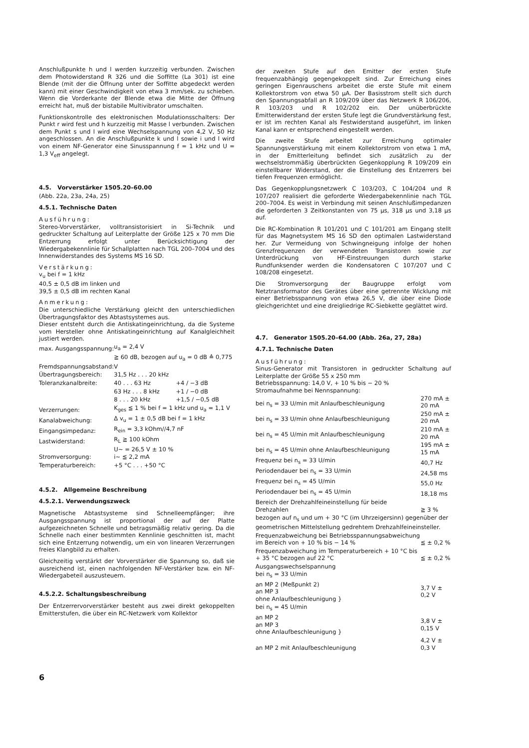Anschlußpunkte h und l werden kurzzeitig verbunden. Zwischen dem Photowiderstand R 326 und die Soffitte (La 301) ist eine Blende (mit der die Öffnung unter der Soffitte abgedeckt werden kann) mit einer Geschwindigkeit von etwa 3 mm/sek. zu schieben. Wenn die Vorderkante der Blende etwa die Mitte der Öffnung erreicht hat, muß der bistabile Multivibrator umschalten.
Funktionskontrolle des elektronischen Modulationsschalters: Der Punkt r wird fest und h kurzzeitig mit Masse l verbunden. Zwischen dem Punkt s und l wird eine Wechselspannung von 4,2 V, 50 Hz angeschlossen. An die Anschlußpunkte k und l sowie i und l wird von einem NF-Generator eine Sinusspannung f = 1 kHz und U = 1,3 V<sub>eff</sub> angelegt.
4.5. Vorverstärker 1505.20–60.00
(Abb. 22a, 23a, 24a, 25)
4.5.1. Technische Daten
Ausführung:
Stereo-Vorverstärker, volltransistorisiert in Si-Technik und gedruckter Schaltung auf Leiterplatte der Größe 125 x 70 mm Die Entzerrung erfolgt unter Berücksichtigung der Wiedergabekennlinie für Schallplatten nach TGL 200–7004 und des Innenwiderstandes des Systems MS 16 SD.
Verstärkung:
v<sub>u</sub> bei f = 1 kHz
40,5 ± 0,5 dB im linken und
39,5 ± 0,5 dB im rechten Kanal
Anmerkung:
Die unterschiedliche Verstärkung gleicht den unterschiedlichen Übertragungsfaktor des Abtastsystemes aus.
Dieser entsteht durch die Antiskatingeinrichtung, da die Systeme vom Hersteller ohne Antiskatingeinrichtung auf Kanalgleichheit justiert werden.
| max. Ausgangsspannung: | u<sub>a</sub> = 2,4 V | |
| Fremdspannungsabstand: | ≧ 60 dB, bezogen auf u<sub>a</sub> = 0 dB ≙ 0,775 V | |
| Übertragungsbereich: | 31,5 Hz . . . 20 kHz | |
| Toleranzkanalbreite: | 40 . . . 63 Hz | +4 / −3 dB |
| | 63 Hz . . . 8 kHz | +1 / −0 dB |
| | 8 . . . 20 kHz | +1,5 / −0,5 dB |
| Verzerrungen: | K<sub>ges</sub> ≦ 1 % bei f = 1 kHz und u<sub>a</sub> = 1,1 V | |
| Kanalabweichung: | Δ v<sub>u</sub> = 1 ± 0,5 dB bei f = 1 kHz | |
| Eingangsimpedanz: | R<sub>ein</sub> = 3,3 kOhm//4,7 nF | |
| Lastwiderstand: | R<sub>L</sub> ≧ 100 kOhm | |
| Stromversorgung: | U~ = 26,5 V ± 10 % i~ ≦ 2,2 mA | |
| Temperaturbereich: | +5 °C . . . +50 °C | |
4.5.2. Allgemeine Beschreibung
4.5.2.1. Verwendungszweck
Magnetische Abtastsysteme sind Schnelleempfänger; ihre Ausgangsspannung ist proportional der auf der Platte aufgezeichneten Schnelle und betragsmäßig relativ gering. Da die Schnelle nach einer bestimmten Kennlinie geschnitten ist, macht sich eine Entzerrung notwendig, um ein von linearen Verzerrungen freies Klangbild zu erhalten.
Gleichzeitig verstärkt der Vorverstärker die Spannung so, daß sie ausreichend ist, einen nachfolgenden NF-Verstärker bzw. ein NF-Wiedergabeteil auszusteuern.
4.5.2.2. Schaltungsbeschreibung
Der Entzerrervorverstärker besteht aus zwei direkt gekoppelten Emitterstufen, die über ein RC-Netzwerk vom Kollektor
der zweiten Stufe auf den Emitter der ersten Stufe frequenzabhängig gegengekoppelt sind. Zur Erreichung eines geringen Eigenrauschens arbeitet die erste Stufe mit einem Kollektorstrom von etwa 50 μA. Der Basisstrom stellt sich durch den Spannungsabfall an R 109/209 über das Netzwerk R 106/206, R 103/203 und R 102/202 ein. Der unüberbrückte Emitterwiderstand der ersten Stufe legt die Grundverstärkung fest, er ist im rechten Kanal als Festwiderstand ausgeführt, im linken Kanal kann er entsprechend eingestellt werden.
Die zweite Stufe arbeitet zur Erreichung optimaler Spannungsverstärkung mit einem Kollektorstrom von etwa 1 mA, in der Emitterleitung befindet sich zusätzlich zu der wechselstrommäßig überbrückten Gegenkopplung R 109/209 ein einstellbarer Widerstand, der die Einstellung des Entzerrers bei tiefen Frequenzen ermöglicht.
Das Gegenkopplungsnetzwerk C 103/203, C 104/204 und R 107/207 realisiert die geforderte Wiedergabekennlinie nach TGL 200–7004. Es weist in Verbindung mit seinen Anschlußimpedanzen die geforderten 3 Zeitkonstanten von 75 μs, 318 μs und 3,18 μs auf.
Die RC-Kombination R 101/201 und C 101/201 am Eingang stellt für das Magnetsystem MS 16 SD den optimalen Lastwiderstand her. Zur Vermeidung von Schwingneigung infolge der hohen Grenzfrequenzen der verwendeten Transistoren sowie zur Unterdrückung von HF-Einstreuungen durch starke Rundfunksender werden die Kondensatoren C 107/207 und C 108/208 eingesetzt.
Die Stromversorgung der Baugruppe erfolgt vom Netztransformator des Gerätes über eine getrennte Wicklung mit einer Betriebsspannung von etwa 26,5 V, die über eine Diode gleichgerichtet und eine dreigliedrige RC-Siebkette geglättet wird.
4.7. Generator 1505.20–64.00 (Abb. 26a, 27, 28a)
4.7.1. Technische Daten
Ausführung:
Sinus-Generator mit Transistoren in gedruckter Schaltung auf Leiterplatte der Größe 55 x 250 mm
Betriebsspannung: 14,0 V, + 10 % bis − 20 %
Stromaufnahme bei Nennspannung:
| bei n<sub>s</sub> = 33 U/min mit Anlaufbeschleunigung | 270 mA ± 20 mA |
| bei n<sub>s</sub> = 33 U/min ohne Anlaufbeschleunigung | 250 mA ± 20 mA |
| bei n<sub>s</sub> = 45 U/min mit Anlaufbeschleunigung | 210 mA ± 20 mA |
| bei n<sub>s</sub> = 45 U/min ohne Anlaufbeschleunigung | 195 mA ± 15 mA |
| Frequenz bei n<sub>s</sub> = 33 U/min | 40,7 Hz |
| Periodendauer bei n<sub>s</sub> = 33 U/min | 24,58 ms |
| Frequenz bei n<sub>s</sub> = 45 U/min | 55,0 Hz |
| Periodendauer bei n<sub>s</sub> = 45 U/min | 18,18 ms |
| Bereich der Drehzahlfeineinstellung für beide Drehzahlen | ≧ 3 % |
| bezogen auf n<sub>s</sub> und um + 30 °C (im Uhrzeigersinn) gegenüber der geometrischen Mittelstellung gedrehtem Drehzahlfeineinsteller. | |
| Frequenzabweichung bei Betriebsspannungsabweichung im Bereich von + 10 % bis − 14 % | ≦ ± 0,2 % |
| Frequenzabweichung im Temperaturbereich + 10 °C bis + 35 °C bezogen auf 22 °C | ≦ ± 0,2 % |
| Ausgangswechselspannung bei n<sub>s</sub> = 33 U/min | |
| an MP 2 (Meßpunkt 2) an MP 3 ohne Anlaufbeschleunigung } | 3,7 V ± 0,2 V |
| bei n<sub>s</sub> = 45 U/min | |
| an MP 2 an MP 3 ohne Anlaufbeschleunigung } | 3,8 V ± 0,15 V |
| an MP 2 mit Anlaufbeschleunigung | 4,2 V ± 0,3 V |
6